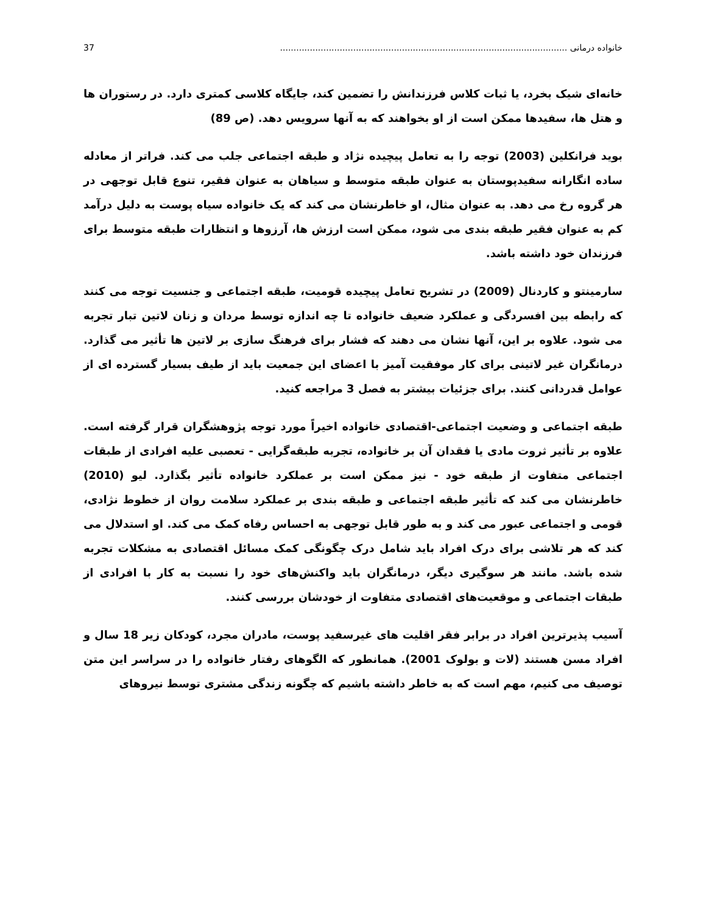خانواده درمانی .......................................................................................................... 37
خانه‌ای شیک بخرد، یا ثبات کلاس فرزندانش را تضمین کند، جایگاه کلاسی کمتری دارد. در رستوران ها و هتل ها، سفیدها ممکن است از او بخواهند که به آنها سرویس دهد. (ص 89)
بوید فرانکلین (2003) توجه را به تعامل پیچیده نژاد و طبقه اجتماعی جلب می کند. فراتر از معادله ساده انگارانه سفیدپوستان به عنوان طبقه متوسط و سیاهان به عنوان فقیر، تنوع قابل توجهی در هر گروه رخ می دهد. به عنوان مثال، او خاطرنشان می کند که یک خانواده سیاه پوست به دلیل درآمد کم به عنوان فقیر طبقه بندی می شود، ممکن است ارزش ها، آرزوها و انتظارات طبقه متوسط برای فرزندان خود داشته باشد.
سارمینتو و کاردنال (2009) در تشریح تعامل پیچیده قومیت، طبقه اجتماعی و جنسیت توجه می کنند که رابطه بین افسردگی و عملکرد ضعیف خانواده تا چه اندازه توسط مردان و زنان لاتین تبار تجربه می شود. علاوه بر این، آنها نشان می دهند که فشار برای فرهنگ سازی بر لاتین ها تأثیر می گذارد. درمانگران غیر لاتینی برای کار موفقیت آمیز با اعضای این جمعیت باید از طیف بسیار گسترده ای از عوامل قدردانی کنند. برای جزئیات بیشتر به فصل 3 مراجعه کنید.
طبقه اجتماعی و وضعیت اجتماعی-اقتصادی خانواده اخیراً مورد توجه پژوهشگران قرار گرفته است. علاوه بر تأثیر ثروت مادی یا فقدان آن بر خانواده، تجربه طبقه‌گرایی - تعصبی علیه افرادی از طبقات اجتماعی متفاوت از طبقه خود - نیز ممکن است بر عملکرد خانواده تأثیر بگذارد. لیو (2010) خاطرنشان می کند که تأثیر طبقه اجتماعی و طبقه بندی بر عملکرد سلامت روان از خطوط نژادی، قومی و اجتماعی عبور می کند و به طور قابل توجهی به احساس رفاه کمک می کند. او استدلال می کند که هر تلاشی برای درک افراد باید شامل درک چگونگی کمک مسائل اقتصادی به مشکلات تجربه شده باشد. مانند هر سوگیری دیگر، درمانگران باید واکنش‌های خود را نسبت به کار با افرادی از طبقات اجتماعی و موقعیت‌های اقتصادی متفاوت از خودشان بررسی کنند.
آسیب پذیرترین افراد در برابر فقر اقلیت های غیرسفید پوست، مادران مجرد، کودکان زیر 18 سال و افراد مسن هستند (لات و بولوک 2001). همانطور که الگوهای رفتار خانواده را در سراسر این متن توصیف می کنیم، مهم است که به خاطر داشته باشیم که چگونه زندگی مشتری توسط نیروهای